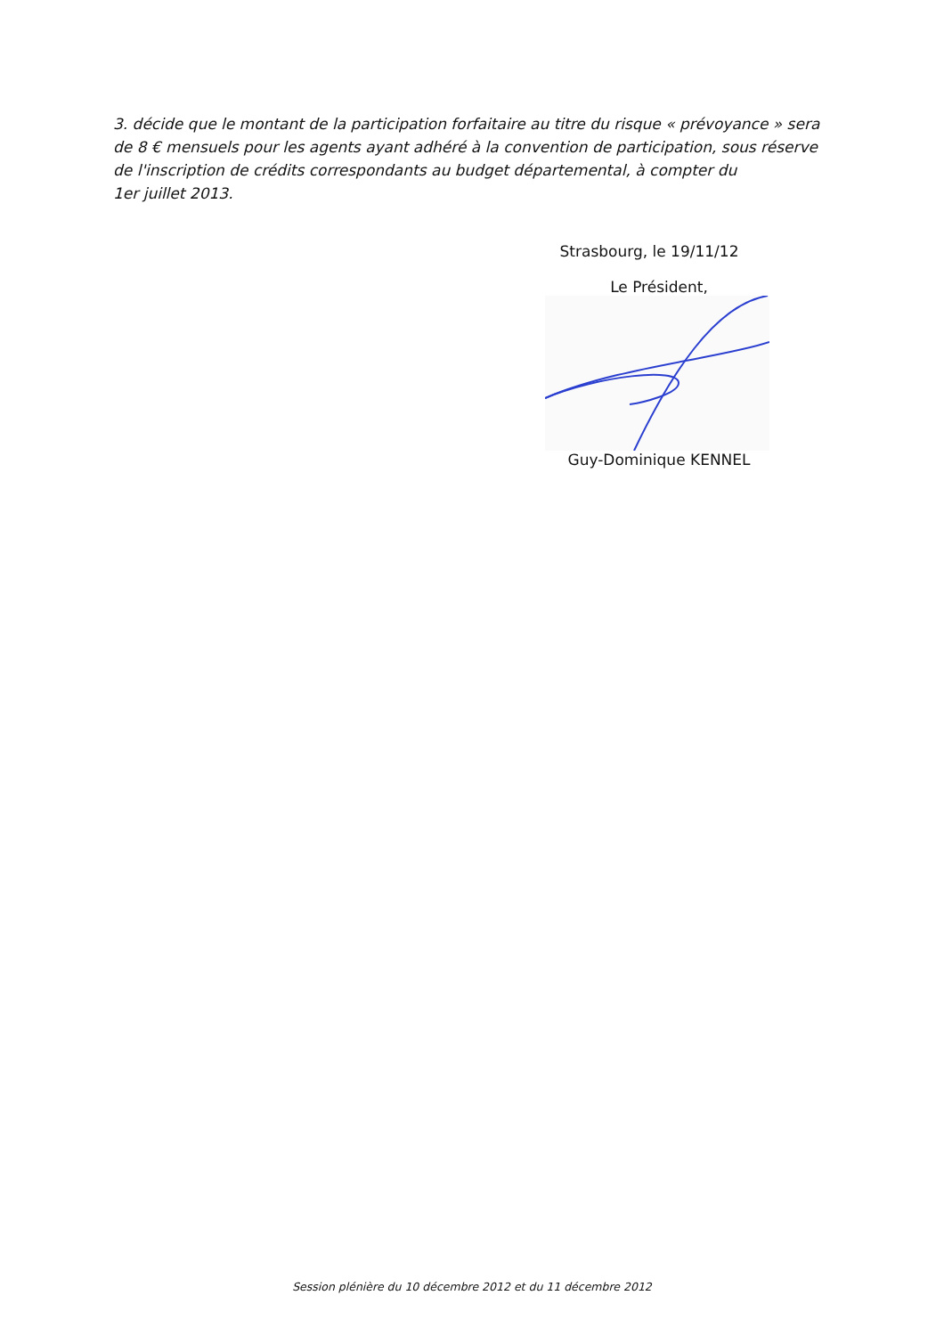3. décide que le montant de la participation forfaitaire au titre du risque « prévoyance » sera de 8 € mensuels pour les agents ayant adhéré à la convention de participation, sous réserve de l'inscription de crédits correspondants au budget départemental, à compter du
1er juillet 2013.
Strasbourg, le 19/11/12
Le Président,
Guy-Dominique KENNEL
Session plénière du 10 décembre 2012 et du 11 décembre 2012